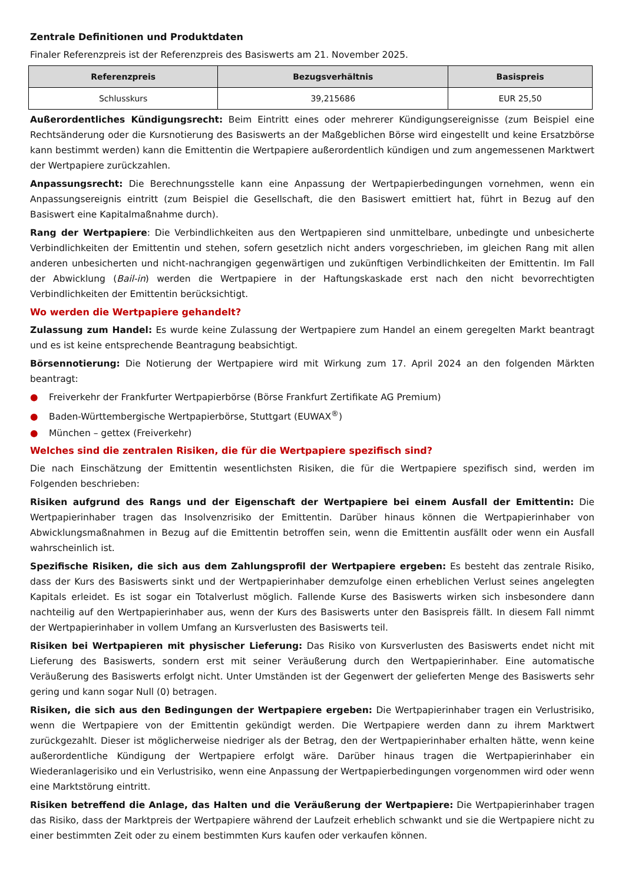Zentrale Definitionen und Produktdaten
Finaler Referenzpreis ist der Referenzpreis des Basiswerts am 21. November 2025.
| Referenzpreis | Bezugsverhältnis | Basispreis |
| --- | --- | --- |
| Schlusskurs | 39,215686 | EUR 25,50 |
Außerordentliches Kündigungsrecht: Beim Eintritt eines oder mehrerer Kündigungsereignisse (zum Beispiel eine Rechtsänderung oder die Kursnotierung des Basiswerts an der Maßgeblichen Börse wird eingestellt und keine Ersatzbörse kann bestimmt werden) kann die Emittentin die Wertpapiere außerordentlich kündigen und zum angemessenen Marktwert der Wertpapiere zurückzahlen.
Anpassungsrecht: Die Berechnungsstelle kann eine Anpassung der Wertpapierbedingungen vornehmen, wenn ein Anpassungsereignis eintritt (zum Beispiel die Gesellschaft, die den Basiswert emittiert hat, führt in Bezug auf den Basiswert eine Kapitalmaßnahme durch).
Rang der Wertpapiere: Die Verbindlichkeiten aus den Wertpapieren sind unmittelbare, unbedingte und unbesicherte Verbindlichkeiten der Emittentin und stehen, sofern gesetzlich nicht anders vorgeschrieben, im gleichen Rang mit allen anderen unbesicherten und nicht-nachrangigen gegenwärtigen und zukünftigen Verbindlichkeiten der Emittentin. Im Fall der Abwicklung (Bail-in) werden die Wertpapiere in der Haftungskaskade erst nach den nicht bevorrechtigten Verbindlichkeiten der Emittentin berücksichtigt.
Wo werden die Wertpapiere gehandelt?
Zulassung zum Handel: Es wurde keine Zulassung der Wertpapiere zum Handel an einem geregelten Markt beantragt und es ist keine entsprechende Beantragung beabsichtigt.
Börsennotierung: Die Notierung der Wertpapiere wird mit Wirkung zum 17. April 2024 an den folgenden Märkten beantragt:
● Freiverkehr der Frankfurter Wertpapierbörse (Börse Frankfurt Zertifikate AG Premium)
● Baden-Württembergische Wertpapierbörse, Stuttgart (EUWAX<sup>®</sup>)
● München – gettex (Freiverkehr)
Welches sind die zentralen Risiken, die für die Wertpapiere spezifisch sind?
Die nach Einschätzung der Emittentin wesentlichsten Risiken, die für die Wertpapiere spezifisch sind, werden im Folgenden beschrieben:
Risiken aufgrund des Rangs und der Eigenschaft der Wertpapiere bei einem Ausfall der Emittentin: Die Wertpapierinhaber tragen das Insolvenzrisiko der Emittentin. Darüber hinaus können die Wertpapierinhaber von Abwicklungsmaßnahmen in Bezug auf die Emittentin betroffen sein, wenn die Emittentin ausfällt oder wenn ein Ausfall wahrscheinlich ist.
Spezifische Risiken, die sich aus dem Zahlungsprofil der Wertpapiere ergeben: Es besteht das zentrale Risiko, dass der Kurs des Basiswerts sinkt und der Wertpapierinhaber demzufolge einen erheblichen Verlust seines angelegten Kapitals erleidet. Es ist sogar ein Totalverlust möglich. Fallende Kurse des Basiswerts wirken sich insbesondere dann nachteilig auf den Wertpapierinhaber aus, wenn der Kurs des Basiswerts unter den Basispreis fällt. In diesem Fall nimmt der Wertpapierinhaber in vollem Umfang an Kursverlusten des Basiswerts teil.
Risiken bei Wertpapieren mit physischer Lieferung: Das Risiko von Kursverlusten des Basiswerts endet nicht mit Lieferung des Basiswerts, sondern erst mit seiner Veräußerung durch den Wertpapierinhaber. Eine automatische Veräußerung des Basiswerts erfolgt nicht. Unter Umständen ist der Gegenwert der gelieferten Menge des Basiswerts sehr gering und kann sogar Null (0) betragen.
Risiken, die sich aus den Bedingungen der Wertpapiere ergeben: Die Wertpapierinhaber tragen ein Verlustrisiko, wenn die Wertpapiere von der Emittentin gekündigt werden. Die Wertpapiere werden dann zu ihrem Marktwert zurückgezahlt. Dieser ist möglicherweise niedriger als der Betrag, den der Wertpapierinhaber erhalten hätte, wenn keine außerordentliche Kündigung der Wertpapiere erfolgt wäre. Darüber hinaus tragen die Wertpapierinhaber ein Wiederanlagerisiko und ein Verlustrisiko, wenn eine Anpassung der Wertpapierbedingungen vorgenommen wird oder wenn eine Marktstörung eintritt.
Risiken betreffend die Anlage, das Halten und die Veräußerung der Wertpapiere: Die Wertpapierinhaber tragen das Risiko, dass der Marktpreis der Wertpapiere während der Laufzeit erheblich schwankt und sie die Wertpapiere nicht zu einer bestimmten Zeit oder zu einem bestimmten Kurs kaufen oder verkaufen können.